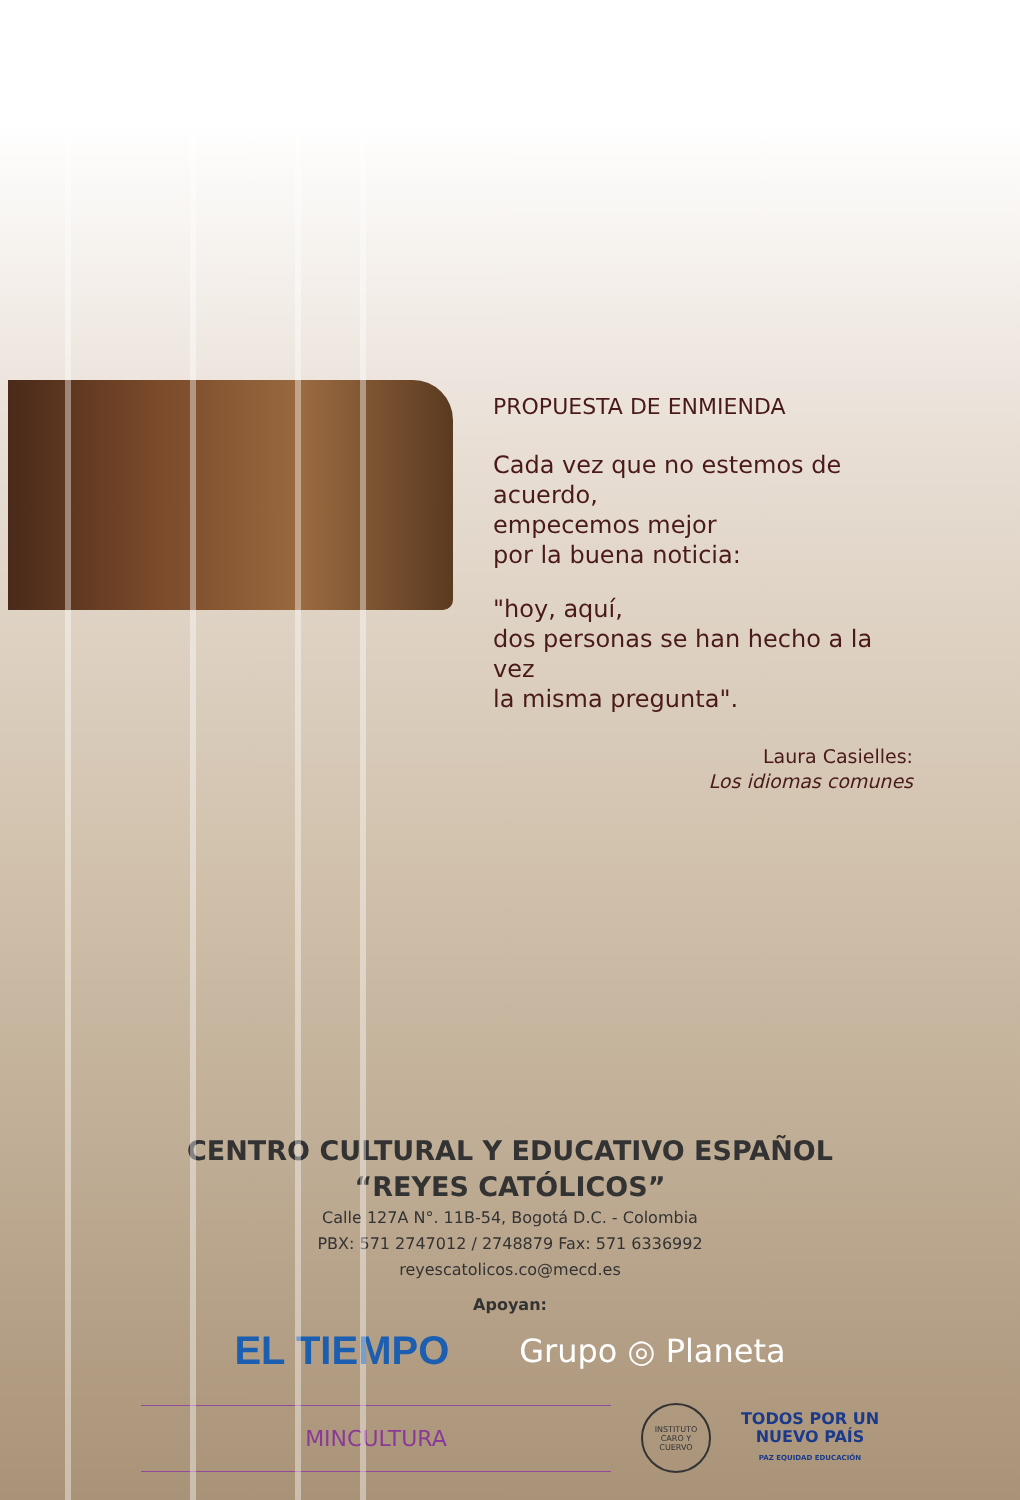PROPUESTA DE ENMIENDA
Cada vez que no estemos de
acuerdo,
empecemos mejor
por la buena noticia:
"hoy, aquí,
dos personas se han hecho a la vez
la misma pregunta".
Laura Casielles:
Los idiomas comunes
CENTRO CULTURAL Y EDUCATIVO ESPAÑOL
“REYES CATÓLICOS”
Calle 127A N°. 11B-54, Bogotá D.C. - Colombia
PBX: 571 2747012 / 2748879 Fax: 571 6336992
reyescatolicos.co@mecd.es
Apoyan:
EL TIEMPO Grupo ◎ Planeta
MINCULTURA
INSTITUTO CARO Y CUERVO
TODOS POR UN
NUEVO PAÍS
PAZ EQUIDAD EDUCACIÓN